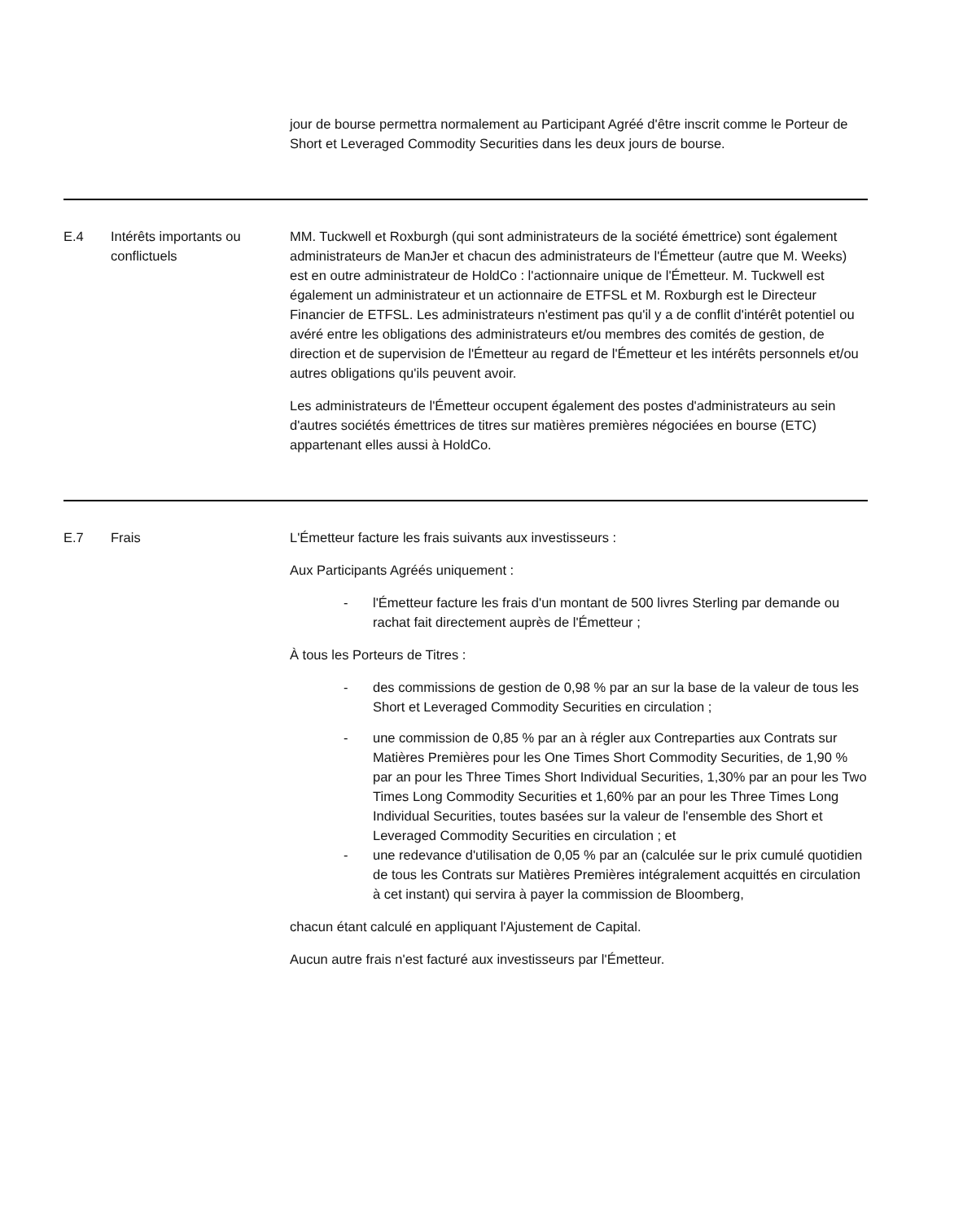| | | jour de bourse permettra normalement au Participant Agréé d'être inscrit comme le Porteur de Short et Leveraged Commodity Securities dans les deux jours de bourse. |
| E.4 | Intérêts importants ou conflictuels | MM. Tuckwell et Roxburgh (qui sont administrateurs de la société émettrice) sont également administrateurs de ManJer et chacun des administrateurs de l'Émetteur (autre que M. Weeks) est en outre administrateur de HoldCo : l'actionnaire unique de l'Émetteur. M. Tuckwell est également un administrateur et un actionnaire de ETFSL et M. Roxburgh est le Directeur Financier de ETFSL. Les administrateurs n'estiment pas qu'il y a de conflit d'intérêt potentiel ou avéré entre les obligations des administrateurs et/ou membres des comités de gestion, de direction et de supervision de l'Émetteur au regard de l'Émetteur et les intérêts personnels et/ou autres obligations qu'ils peuvent avoir. Les administrateurs de l'Émetteur occupent également des postes d'administrateurs au sein d'autres sociétés émettrices de titres sur matières premières négociées en bourse (ETC) appartenant elles aussi à HoldCo. |
| E.7 | Frais | L'Émetteur facture les frais suivants aux investisseurs : Aux Participants Agréés uniquement : - l'Émetteur facture les frais d'un montant de 500 livres Sterling par demande ou rachat fait directement auprès de l'Émetteur ; À tous les Porteurs de Titres : - des commissions de gestion de 0,98 % par an sur la base de la valeur de tous les Short et Leveraged Commodity Securities en circulation ; - une commission de 0,85 % par an à régler aux Contreparties aux Contrats sur Matières Premières pour les One Times Short Commodity Securities, de 1,90 % par an pour les Three Times Short Individual Securities, 1,30% par an pour les Two Times Long Commodity Securities et 1,60% par an pour les Three Times Long Individual Securities, toutes basées sur la valeur de l'ensemble des Short et Leveraged Commodity Securities en circulation ; et - une redevance d'utilisation de 0,05 % par an (calculée sur le prix cumulé quotidien de tous les Contrats sur Matières Premières intégralement acquittés en circulation à cet instant) qui servira à payer la commission de Bloomberg, chacun étant calculé en appliquant l'Ajustement de Capital. Aucun autre frais n'est facturé aux investisseurs par l'Émetteur. |